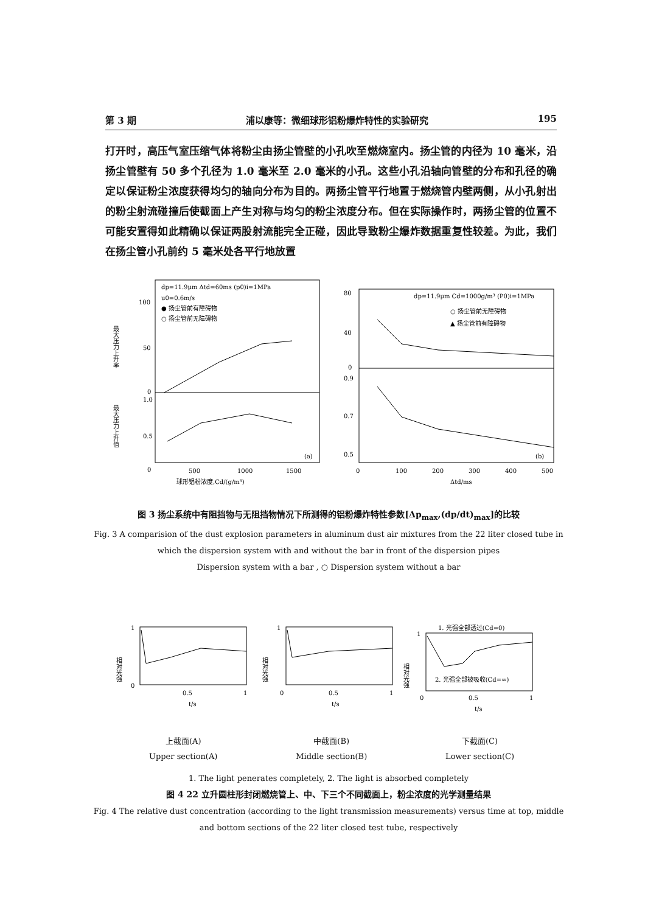第 3 期 浦以康等：微细球形铝粉爆炸特性的实验研究 195
打开时，高压气室压缩气体将粉尘由扬尘管壁的小孔吹至燃烧室内。扬尘管的内径为 10 毫米，沿扬尘管壁有 50 多个孔径为 1.0 毫米至 2.0 毫米的小孔。这些小孔沿轴向管壁的分布和孔径的确定以保证粉尘浓度获得均匀的轴向分布为目的。两扬尘管平行地置于燃烧管内壁两侧，从小孔射出的粉尘射流碰撞后使截面上产生对称与均匀的粉尘浓度分布。但在实际操作时，两扬尘管的位置不可能安置得如此精确以保证两股射流能完全正碰，因此导致粉尘爆炸数据重复性较差。为此，我们在扬尘管小孔前约 5 毫米处各平行地放置
dp=11.9μm Δtd=60ms (p0)i=1MPa
u0=0.6m/s
● 扬尘管前有障碍物
○ 扬尘管前无障碍物
100
50
0
1.0
0.5
0
500
1000
1500
球形铝粉浓度,Cd/(g/m³)
(a)
最大压力上升率
最大压力上升值
dp=11.9μm Cd=1000g/m³ (P0)i=1MPa
○ 扬尘管前无障碍物
▲ 扬尘管前有障碍物
80
40
0
0.9
0.7
0.5
0
100
200
300
400
500
Δtd/ms
(b)
图 3 扬尘系统中有阻挡物与无阻挡物情况下所测得的铝粉爆炸特性参数[Δp<sub>max</sub>,(dp/dt)<sub>max</sub>]的比较
Fig. 3 A comparision of the dust explosion parameters in aluminum dust air mixtures from the 22 liter closed tube in which the dispersion system with and without the bar in front of the dispersion pipes
Dispersion system with a bar , ○ Dispersion system without a bar
1
0
0.5
1
t/s
1
0
0.5
1
t/s
1. 光强全部透过(Cd=0)
2. 光强全部被吸收(Cd=∞)
1
0
0.5
1
t/s
相对光强
相对光强
相对光强
上截面(A)
Upper section(A)
中截面(B)
Middle section(B)
下截面(C)
Lower section(C)
1. The light penerates completely, 2. The light is absorbed completely
图 4 22 立升圆柱形封闭燃烧管上、中、下三个不同截面上，粉尘浓度的光学测量结果
Fig. 4 The relative dust concentration (according to the light transmission measurements) versus time at top, middle and bottom sections of the 22 liter closed test tube, respectively